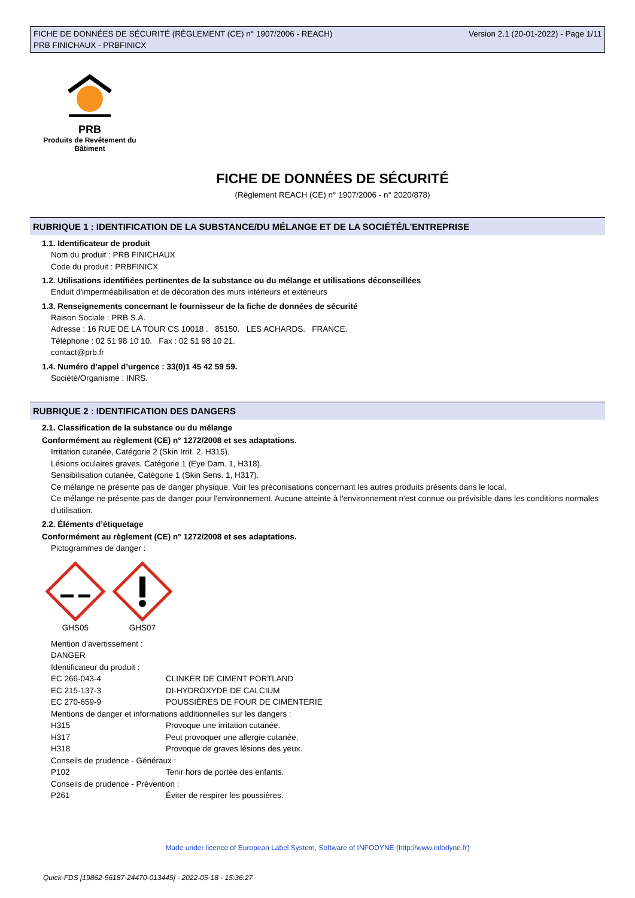FICHE DE DONNÉES DE SÉCURITÉ (RÈGLEMENT (CE) n° 1907/2006 - REACH)
PRB FINICHAUX - PRBFINICX
Version 2.1 (20-01-2022) - Page 1/11
PRB
Produits de Revêtement du Bâtiment
FICHE DE DONNÉES DE SÉCURITÉ
(Règlement REACH (CE) n° 1907/2006 - n° 2020/878)
RUBRIQUE 1 : IDENTIFICATION DE LA SUBSTANCE/DU MÉLANGE ET DE LA SOCIÉTÉ/L’ENTREPRISE
1.1. Identificateur de produit
Nom du produit : PRB FINICHAUX
Code du produit : PRBFINICX
1.2. Utilisations identifiées pertinentes de la substance ou du mélange et utilisations déconseillées
Enduit d'imperméabilisation et de décoration des murs intérieurs et extérieurs
1.3. Renseignements concernant le fournisseur de la fiche de données de sécurité
Raison Sociale : PRB S.A.
Adresse : 16 RUE DE LA TOUR CS 10018 . 85150. LES ACHARDS. FRANCE.
Téléphone : 02 51 98 10 10. Fax : 02 51 98 10 21.
contact@prb.fr
1.4. Numéro d’appel d’urgence : 33(0)1 45 42 59 59.
Société/Organisme : INRS.
RUBRIQUE 2 : IDENTIFICATION DES DANGERS
2.1. Classification de la substance ou du mélange
Conformément au règlement (CE) n° 1272/2008 et ses adaptations.
Irritation cutanée, Catégorie 2 (Skin Irrit. 2, H315).
Lésions oculaires graves, Catégorie 1 (Eye Dam. 1, H318).
Sensibilisation cutanée, Catégorie 1 (Skin Sens. 1, H317).
Ce mélange ne présente pas de danger physique. Voir les préconisations concernant les autres produits présents dans le local.
Ce mélange ne présente pas de danger pour l'environnement. Aucune atteinte à l'environnement n'est connue ou prévisible dans les conditions normales d'utilisation.
2.2. Éléments d’étiquetage
Conformément au règlement (CE) n° 1272/2008 et ses adaptations.
Pictogrammes de danger :
GHS05
GHS07
Mention d'avertissement :
DANGER
Identificateur du produit :
EC 266-043-4 CLINKER DE CIMENT PORTLAND
EC 215-137-3 DI-HYDROXYDE DE CALCIUM
EC 270-659-9 POUSSIÈRES DE FOUR DE CIMENTERIE
Mentions de danger et informations additionnelles sur les dangers :
H315 Provoque une irritation cutanée.
H317 Peut provoquer une allergie cutanée.
H318 Provoque de graves lésions des yeux.
Conseils de prudence - Généraux :
P102 Tenir hors de portée des enfants.
Conseils de prudence - Prévention :
P261 Éviter de respirer les poussières.
Made under licence of European Label System, Software of INFODYNE (http://www.infodyne.fr)
Quick-FDS [19862-56187-24470-013445] - 2022-05-18 - 15:36:27